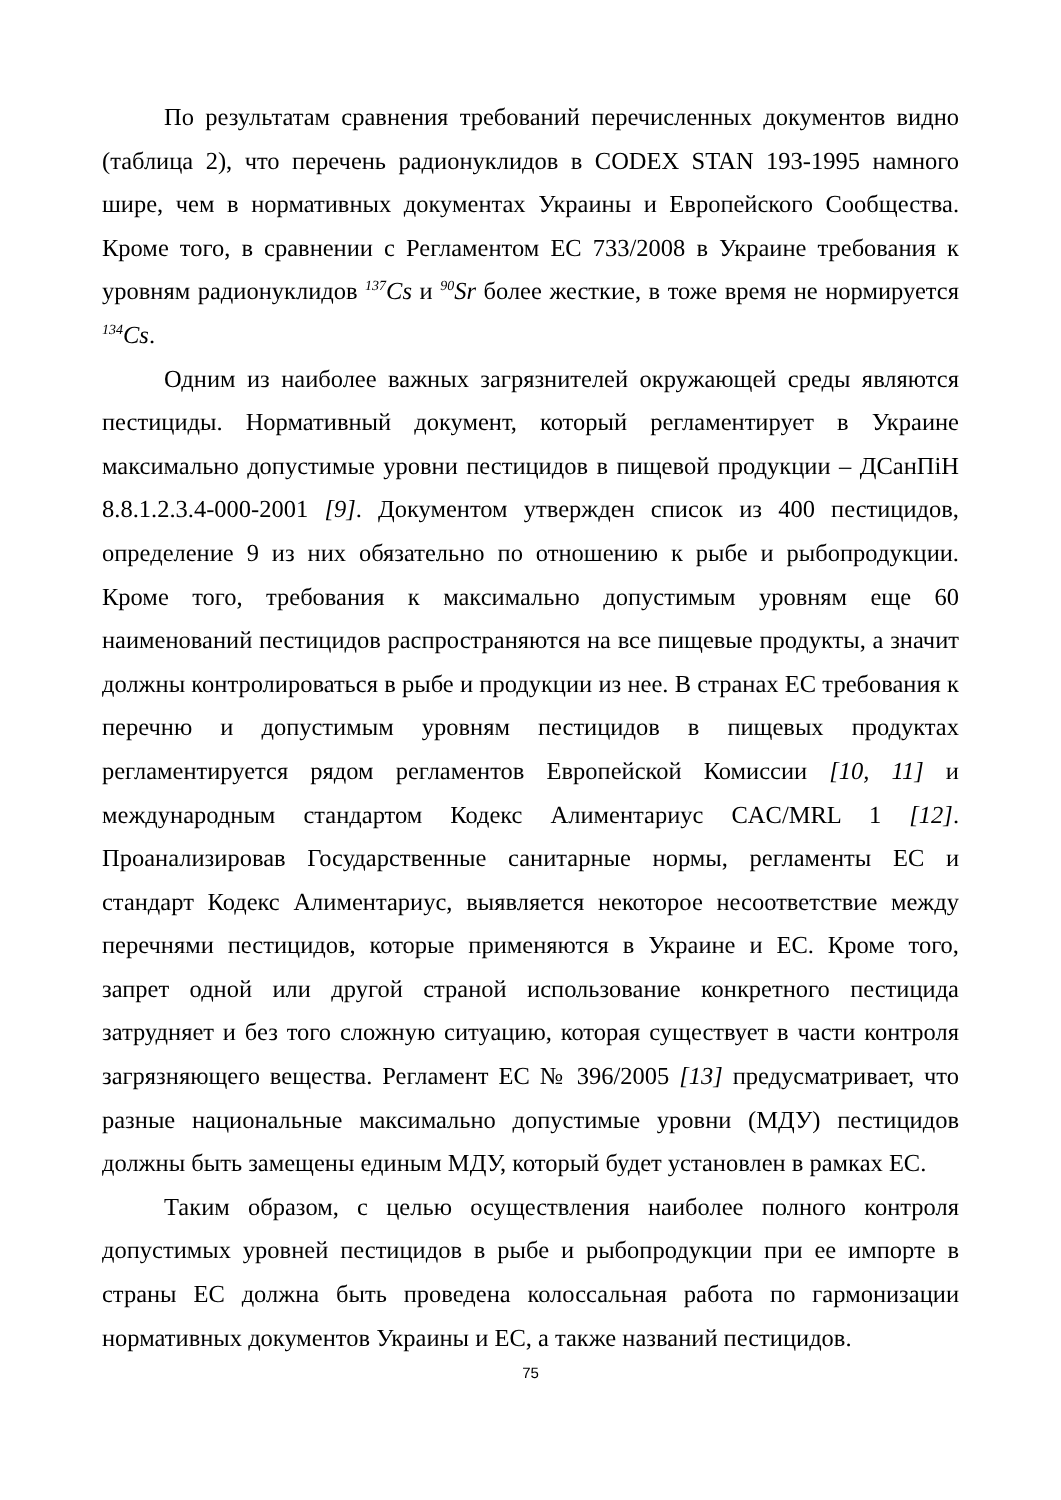По результатам сравнения требований перечисленных документов видно (таблица 2), что перечень радионуклидов в CODEX STAN 193-1995 намного шире, чем в нормативных документах Украины и Европейского Сообщества. Кроме того, в сравнении с Регламентом ЕС 733/2008 в Украине требования к уровням радионуклидов <sup>137</sup>Cs и <sup>90</sup>Sr более жесткие, в тоже время не нормируется <sup>134</sup>Cs.
Одним из наиболее важных загрязнителей окружающей среды являются пестициды. Нормативный документ, который регламентирует в Украине максимально допустимые уровни пестицидов в пищевой продукции – ДСанПіН 8.8.1.2.3.4-000-2001 [9]. Документом утвержден список из 400 пестицидов, определение 9 из них обязательно по отношению к рыбе и рыбопродукции. Кроме того, требования к максимально допустимым уровням еще 60 наименований пестицидов распространяются на все пищевые продукты, а значит должны контролироваться в рыбе и продукции из нее. В странах ЕС требования к перечню и допустимым уровням пестицидов в пищевых продуктах регламентируется рядом регламентов Европейской Комиссии [10, 11] и международным стандартом Кодекс Алиментариус CAC/MRL 1 [12]. Проанализировав Государственные санитарные нормы, регламенты ЕС и стандарт Кодекс Алиментариус, выявляется некоторое несоответствие между перечнями пестицидов, которые применяются в Украине и ЕС. Кроме того, запрет одной или другой страной использование конкретного пестицида затрудняет и без того сложную ситуацию, которая существует в части контроля загрязняющего вещества. Регламент ЕС № 396/2005 [13] предусматривает, что разные национальные максимально допустимые уровни (МДУ) пестицидов должны быть замещены единым МДУ, который будет установлен в рамках ЕС.
Таким образом, с целью осуществления наиболее полного контроля допустимых уровней пестицидов в рыбе и рыбопродукции при ее импорте в страны ЕС должна быть проведена колоссальная работа по гармонизации нормативных документов Украины и ЕС, а также названий пестицидов.
75